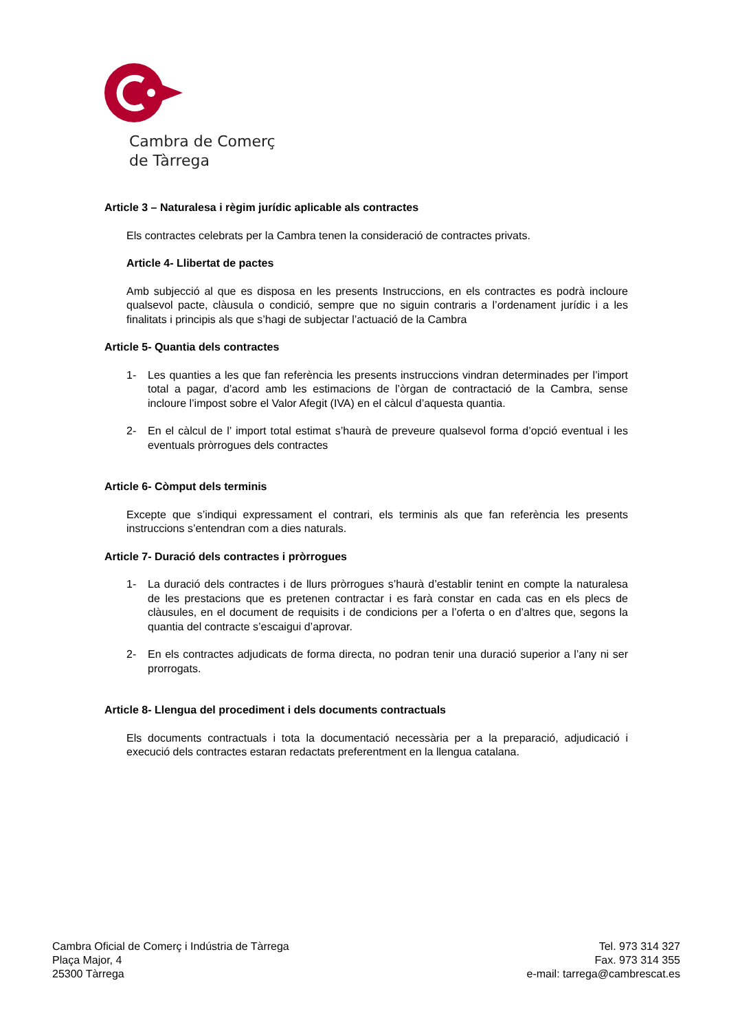Cambra de Comerç
de Tàrrega
Article 3 – Naturalesa i règim jurídic aplicable als contractes
Els contractes celebrats per la Cambra tenen la consideració de contractes privats.
Article 4- Llibertat de pactes
Amb subjecció al que es disposa en les presents Instruccions, en els contractes es podrà incloure qualsevol pacte, clàusula o condició, sempre que no siguin contraris a l’ordenament jurídic i a les finalitats i principis als que s’hagi de subjectar l’actuació de la Cambra
Article 5- Quantia dels contractes
1- Les quanties a les que fan referència les presents instruccions vindran determinades per l’import total a pagar, d’acord amb les estimacions de l’òrgan de contractació de la Cambra, sense incloure l’impost sobre el Valor Afegit (IVA) en el càlcul d’aquesta quantia.
2- En el càlcul de l’ import total estimat s’haurà de preveure qualsevol forma d’opció eventual i les eventuals pròrrogues dels contractes
Article 6- Còmput dels terminis
Excepte que s’indiqui expressament el contrari, els terminis als que fan referència les presents instruccions s’entendran com a dies naturals.
Article 7- Duració dels contractes i pròrrogues
1- La duració dels contractes i de llurs pròrrogues s’haurà d’establir tenint en compte la naturalesa de les prestacions que es pretenen contractar i es farà constar en cada cas en els plecs de clàusules, en el document de requisits i de condicions per a l’oferta o en d’altres que, segons la quantia del contracte s’escaigui d’aprovar.
2- En els contractes adjudicats de forma directa, no podran tenir una duració superior a l’any ni ser prorrogats.
Article 8- Llengua del procediment i dels documents contractuals
Els documents contractuals i tota la documentació necessària per a la preparació, adjudicació i execució dels contractes estaran redactats preferentment en la llengua catalana.
Cambra Oficial de Comerç i Indústria de Tàrrega
Plaça Major, 4
25300 Tàrrega
Tel. 973 314 327
Fax. 973 314 355
e-mail: tarrega@cambrescat.es